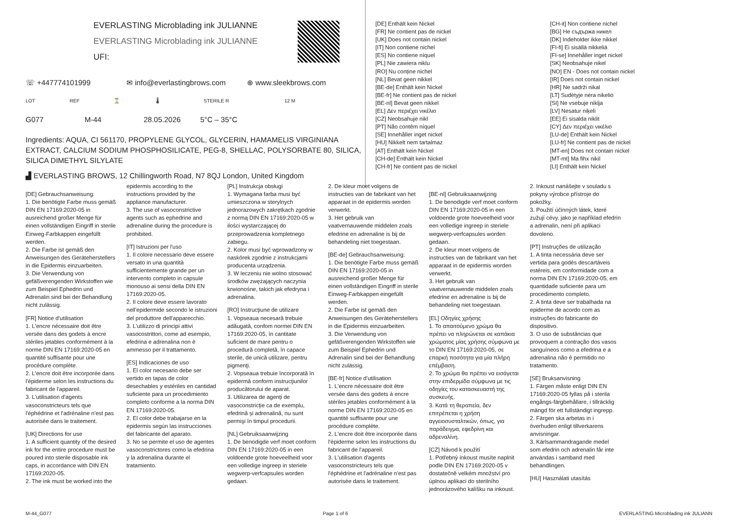EVERLASTING Microblading ink JULIANNE
EVERLASTING Microblading ink JULIANNE
UFI:
☏ +447774101999 ✉ info@everlastingbrows.com ⊕ www.sleekbrows.com
LOT REF ⌛ 🌡 STERILE R 12 M
G077 M-44 28.05.2026 5°C – 35°C
Ingredients: AQUA, CI 561170, PROPYLENE GLYCOL, GLYCERIN, HAMAMELIS VIRGINIANA EXTRACT, CALCIUM SODIUM PHOSPHOSILICATE, PEG-8, SHELLAC, POLYSORBATE 80, SILICA, SILICA DIMETHYL SILYLATE
▟ EVERLASTING BROWS, 12 Chillingworth Road, N7 8QJ London, United Kingdom
[DE] Enthält kein Nickel
[FR] Ne contient pas de nickel
[UK] Does not contain nickel
[IT] Non contiene nichel
[ES] No contiene níquel
[PL] Nie zawiera niklu
[RO] Nu conține nichel
[NL] Bevat geen nikkel
[BE-de] Enthält kein Nickel
[BE-fr] Ne contient pas de nickel
[BE-nl] Bevat geen nikkel
[EL] Δεν περιέχει νικέλιο
[CZ] Neobsahuje nikl
[PT] Não contêm níquel
[SE] Innehåller inget nickel
[HU] Nikkelt nem tartalmaz
[AT] Enthält kein Nickel
[CH-de] Enthält kein Nickel
[CH-fr] Ne contient pas de nickel
[CH-it] Non contiene nichel
[BG] Не съдържа никел
[DK] Indeholder ikke nikkel
[FI-fi] Ei sisällä nikkeliä
[FI-se] Innehåller inget nickel
[SK] Neobsahuje nikel
[NO] EN - Does not contain nickel
[IR] Does not contain nickel
[HR] Ne sadrži nikal
[LT] Sudėtyje nėra nikelio
[SI] Ne vsebuje niklja
[LV] Nesatur niķeli
[EE] Ei sisalda niklit
[CY] Δεν περιέχει νικέλιο
[LU-de] Enthält kein Nickel
[LU-fr] Ne contient pas de nickel
[MT-en] Does not contain nickel
[MT-mt] Ma fihx nikil
[LI] Enthält kein Nickel
[DE] Gebrauchsanweisung:
1. Die benötigte Farbe muss gemäß DIN EN 17169:2020-05 in ausreichend großer Menge für einen vollständigen Eingriff in sterile Einweg-Farbkappen eingefüllt werden.
2. Die Farbe ist gemäß den Anweisungen des Geräteherstellers in die Epidermis einzuarbeiten.
3. Die Verwendung von gefäßverengenden Wirkstoffen wie zum Beispiel Ephedrin und Adrenalin sind bei der Behandlung nicht zulässig.
[FR] Notice d'utilisation
1. L'encre nécessaire doit être versée dans des godets à encre stériles jetables conformément à la norme DIN EN 17169:2020-05 en quantité suffisante pour une procédure complète.
2. L'encre doit être incorporée dans l'épiderme selon les instructions du fabricant de l'appareil.
3. L'utilisation d'agents vasoconstricteurs tels que l'éphédrine et l'adrénaline n'est pas autorisée dans le traitement.
[UK] Directions for use
1. A sufficient quantity of the desired ink for the entire procedure must be poured into sterile disposable ink caps, in accordance with DIN EN 17169:2020-05.
2. The ink must be worked into the
epidermis according to the instructions provided by the appliance manufacturer.
3. The use of vasoconstrictive agents such as ephedrine and adrenaline during the procedure is prohibited.
[IT] Istruzioni per l'uso
1. Il colore necessario deve essere versato in una quantità sufficientemente grande per un intervento completo in capsule monouso ai sensi della DIN EN 17169:2020-05.
2. Il colore deve essere lavorato nell'epidermide secondo le istruzioni del produttore dell'apparecchio.
3. L'utilizzo di principi attivi vasocostrittori, come ad esempio, efedrina e adrenalina non è ammesso per il trattamento.
[ES] Indicaciones de uso
1. El color necesario debe ser vertido en tapas de color desechables y estériles en cantidad suficiente para un procedimiento completo conforme a la norma DIN EN 17169:2020-05.
2. El color debe trabajarse en la epidermis según las instrucciones del fabricante del aparato.
3. No se permite el uso de agentes vasoconstrictores como la efedrina y la adrenalina durante el tratamiento.
[PL] Instrukcja obsługi
1. Wymagana farba musi być umieszczona w sterylnych jednorazowych zakrętkach zgodnie z normą DIN EN 17169:2020-05 w ilości wystarczającej do przeprowadzenia kompletnego zabiegu.
2. Kolor musi być wprowadzony w naskórek zgodnie z instrukcjami producenta urządzenia.
3. W leczeniu nie wolno stosować środków zwężających naczynia krwionośne, takich jak efedryna i adrenalina.
[RO] Instrucţiune de utilizare
1. Vopseaua necesară trebuie adăugată, confom normei DIN EN 17169:2020-05, în cantitate suficient de mare pentru o procedură completă, în capace sterile, de unică utilizare, pentru pigmenţi.
2. Vopseaua trebuie încorporată în epidermă conform instrucţiunilor producătorului de aparat.
3. Utilizarea de agenți de vasoconstricție ca de exemplu, efedrină și adrenalină, nu sunt permişi în timpul procedurii.
[NL] Gebruiksaanwijzing
1. De benodigde verf moet conform DIN EN 17169:2020-05 in een voldoende grote hoeveelheid voor een volledige ingreep in steriele wegwerp-verfcapsules worden gedaan.
2. De kleur moet volgens de instructies van de fabrikant van het apparaat in de epidermis worden verwerkt.
3. Het gebruik van vaatvernauwende middelen zoals efedrine en adrenaline is bij de behandeling niet toegestaan.
[BE-de] Gebrauchsanweisung:
1. Die benötigte Farbe muss gemäß DIN EN 17169:2020-05 in ausreichend großer Menge für einen vollständigen Eingriff in sterile Einweg-Farbkappen eingefüllt werden.
2. Die Farbe ist gemäß den Anweisungen des Geräteherstellers in die Epidermis einzuarbeiten.
3. Die Verwendung von gefäßverengenden Wirkstoffen wie zum Beispiel Ephedrin und Adrenalin sind bei der Behandlung nicht zulässig.
[BE-fr] Notice d'utilisation
1. L'encre nécessaire doit être versée dans des godets à encre stériles jetables conformément à la norme DIN EN 17169:2020-05 en quantité suffisante pour une procédure complète.
2. L'encre doit être incorporée dans l'épiderme selon les instructions du fabricant de l'appareil.
3. L'utilisation d'agents vasoconstricteurs tels que l'éphédrine et l'adrénaline n'est pas autorisée dans le traitement.
[BE-nl] Gebruiksaanwijzing
1. De benodigde verf moet conform DIN EN 17169:2020-05 in een voldoende grote hoeveelheid voor een volledige ingreep in steriele wegwerp-verfcapsules worden gedaan.
2. De kleur moet volgens de instructies van de fabrikant van het apparaat in de epidermis worden verwerkt.
3. Het gebruik van vaatvernauwende middelen zoals efedrine en adrenaline is bij de behandeling niet toegestaan.
[EL] Οδηγίες χρήσης
1. Το απαιτούμενο χρώμα θα πρέπει να πληρώνεται σε καπάκια χρώματος μίας χρήσης σύμφωνα με το DIN EN 17169:2020-05, σε επαρκή ποσότητα για μία πλήρη επέμβαση.
2. Το χρώμα θα πρέπει να εισάγεται στην επιδερμίδα σύμφωνα με τις οδηγίες του κατασκευαστή της συσκευής.
3. Κατά τη θεραπεία, δεν επιτρέπεται η χρήση αγγειοσυσταλτικών, όπως, για παράδειγμα, εφεδρίνη και αδρεναλίνη.
[CZ] Návod k použití
1. Potřebný inkoust musíte naplnit podle DIN EN 17169:2020-05 v dostatečně velkém množství pro úplnou aplikaci do sterilního jednorázového kalíšku na inkoust.
2. Inkoust nanášejte v souladu s pokyny výrobce přístroje do pokožky.
3. Použití účinných látek, které zužují cévy, jako je například efedrin a adrenalin, není při aplikaci dovoleno.
[PT] Instruções de utilização
1. A tinta necessária deve ser vertida para godés descartáveis estéreis, em conformidade com a norma DIN EN 17169:2020-05, em quantidade suficiente para um procedimento completo.
2. A tinta deve ser trabalhada na epiderme de acordo com as instruções do fabricante do dispositivo.
3. O uso de substâncias que provoquem a contração dos vasos sanguíneos como a efedrina e a adrenalina não é permitido no tratamento.
[SE] Bruksanvisning
1. Färgen måste enligt DIN EN 17169:2020-05 fyllas på i sterila engångs-färgbehållare, i tillräcklig mängd för ett fullständigt ingrepp.
2. Färgen ska arbetas in i överhuden enligt tillverkarens anvisningar.
3. Kärlsammandragande medel som efedrin och adrenalin får inte användas i samband med behandlingen.
[HU] Használati utasítás
M-44_G077 Page 1 of 6 EVERLASTING Microblading ink JULIANN